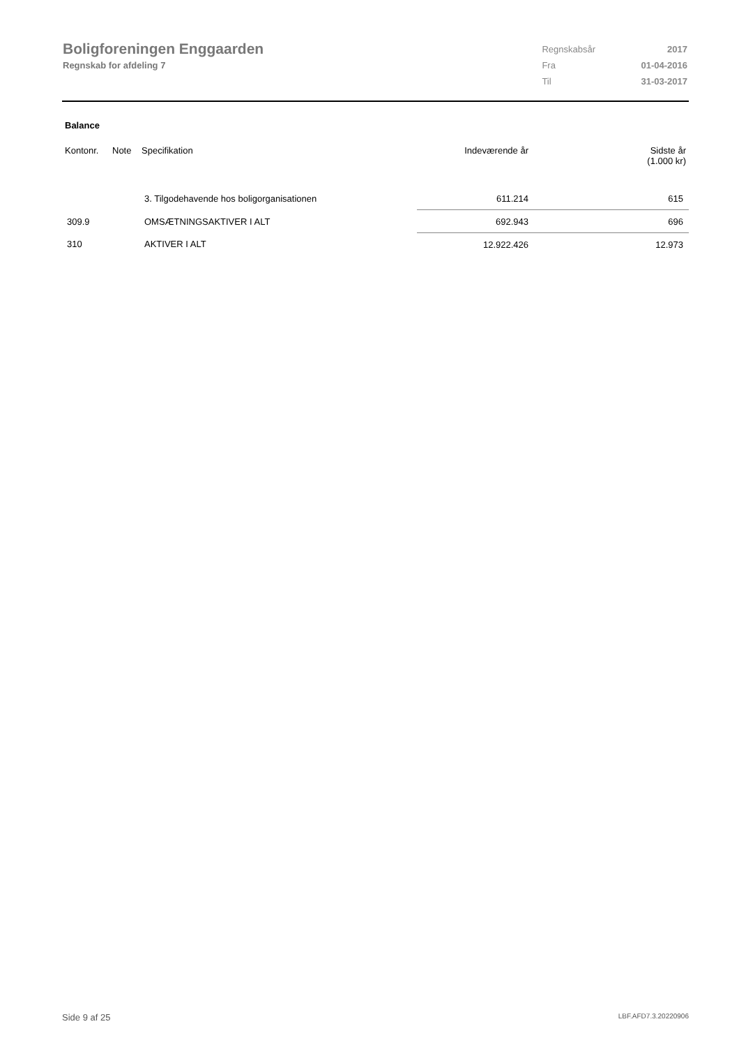Boligforeningen Enggaarden
Regnskab for afdeling 7
| Regnskabsår | 2017 |
| Fra | 01-04-2016 |
| Til | 31-03-2017 |
Balance
| Kontonr. | Note | Specifikation | Indeværende år | Sidste år (1.000 kr) |
| --- | --- | --- | --- | --- |
| | | 3. Tilgodehavende hos boligorganisationen | 611.214 | 615 |
| 309.9 | | OMSÆTNINGSAKTIVER I ALT | 692.943 | 696 |
| 310 | | AKTIVER I ALT | 12.922.426 | 12.973 |
Side 9 af 25 LBF.AFD7.3.20220906